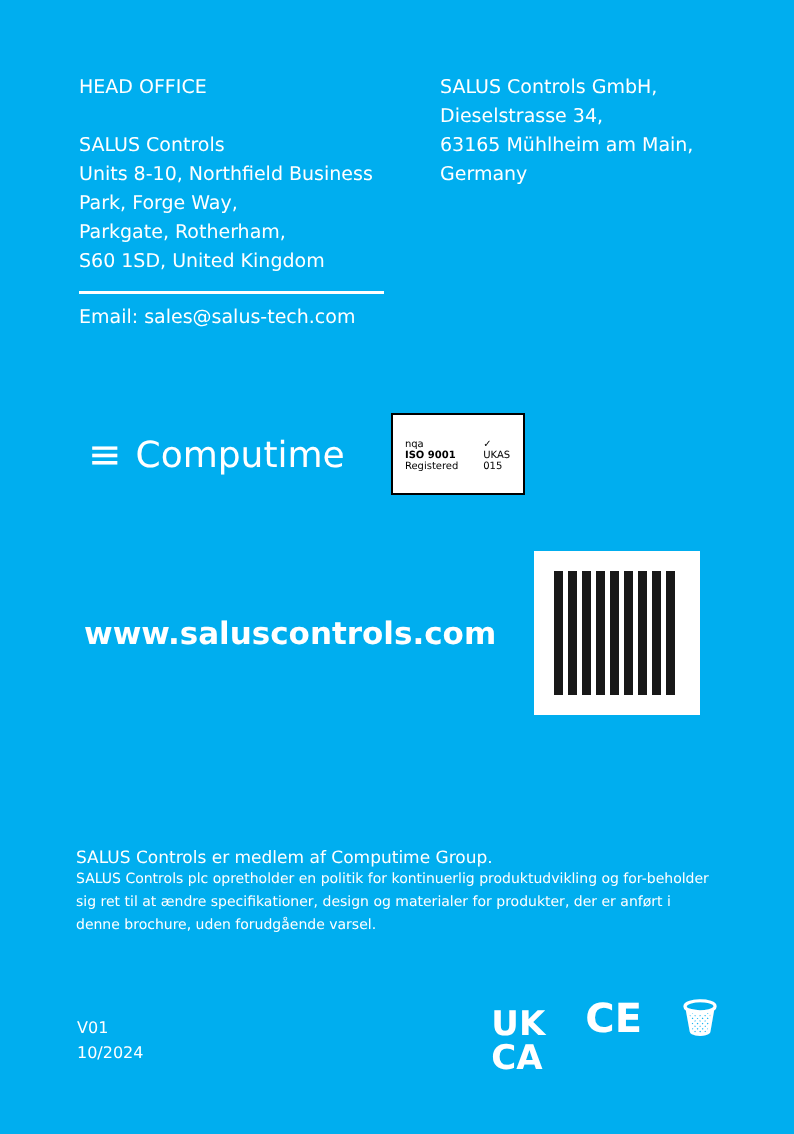HEAD OFFICE
SALUS Controls
Units 8-10, Northfield Business
Park, Forge Way,
Parkgate, Rotherham,
S60 1SD, United Kingdom
Email: sales@salus-tech.com
SALUS Controls GmbH,
Dieselstrasse 34,
63165 Mühlheim am Main,
Germany
≡ Computime
nqa
ISO 9001
Registered
✓
UKAS
015
www.saluscontrols.com
SALUS Controls er medlem af Computime Group.
SALUS Controls plc opretholder en politik for kontinuerlig produktudvikling og for-beholder sig ret til at ændre specifikationer, design og materialer for produkter, der er anført i denne brochure, uden forudgående varsel.
V01
10/2024
UK
CA CE 🗑